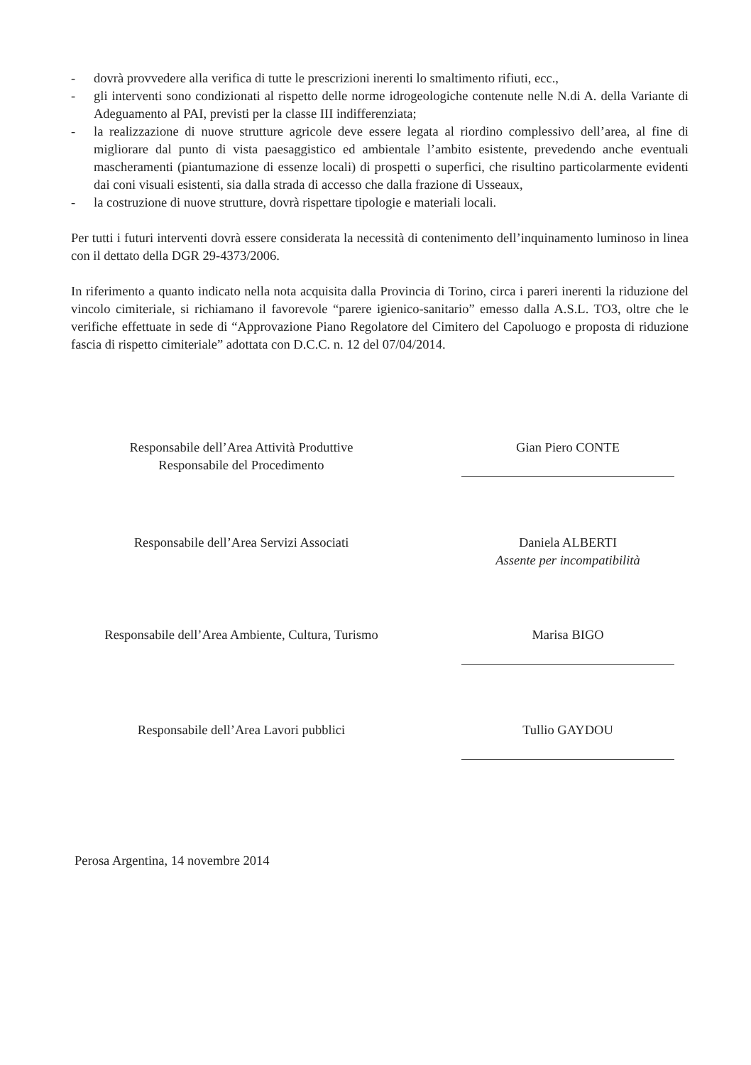- dovrà provvedere alla verifica di tutte le prescrizioni inerenti lo smaltimento rifiuti, ecc.,
- gli interventi sono condizionati al rispetto delle norme idrogeologiche contenute nelle N.di A. della Variante di Adeguamento al PAI, previsti per la classe III indifferenziata;
- la realizzazione di nuove strutture agricole deve essere legata al riordino complessivo dell’area, al fine di migliorare dal punto di vista paesaggistico ed ambientale l’ambito esistente, prevedendo anche eventuali mascheramenti (piantumazione di essenze locali) di prospetti o superfici, che risultino particolarmente evidenti dai coni visuali esistenti, sia dalla strada di accesso che dalla frazione di Usseaux,
- la costruzione di nuove strutture, dovrà rispettare tipologie e materiali locali.
Per tutti i futuri interventi dovrà essere considerata la necessità di contenimento dell’inquinamento luminoso in linea con il dettato della DGR 29-4373/2006.
In riferimento a quanto indicato nella nota acquisita dalla Provincia di Torino, circa i pareri inerenti la riduzione del vincolo cimiteriale, si richiamano il favorevole “parere igienico-sanitario” emesso dalla A.S.L. TO3, oltre che le verifiche effettuate in sede di “Approvazione Piano Regolatore del Cimitero del Capoluogo e proposta di riduzione fascia di rispetto cimiteriale” adottata con D.C.C. n. 12 del 07/04/2014.
Responsabile dell’Area Attività Produttive
Responsabile del Procedimento
Gian Piero CONTE
Responsabile dell’Area Servizi Associati Daniela ALBERTI
Assente per incompatibilità
Responsabile dell’Area Ambiente, Cultura, Turismo
Marisa BIGO
Responsabile dell’Area Lavori pubblici Tullio GAYDOU
Perosa Argentina, 14 novembre 2014